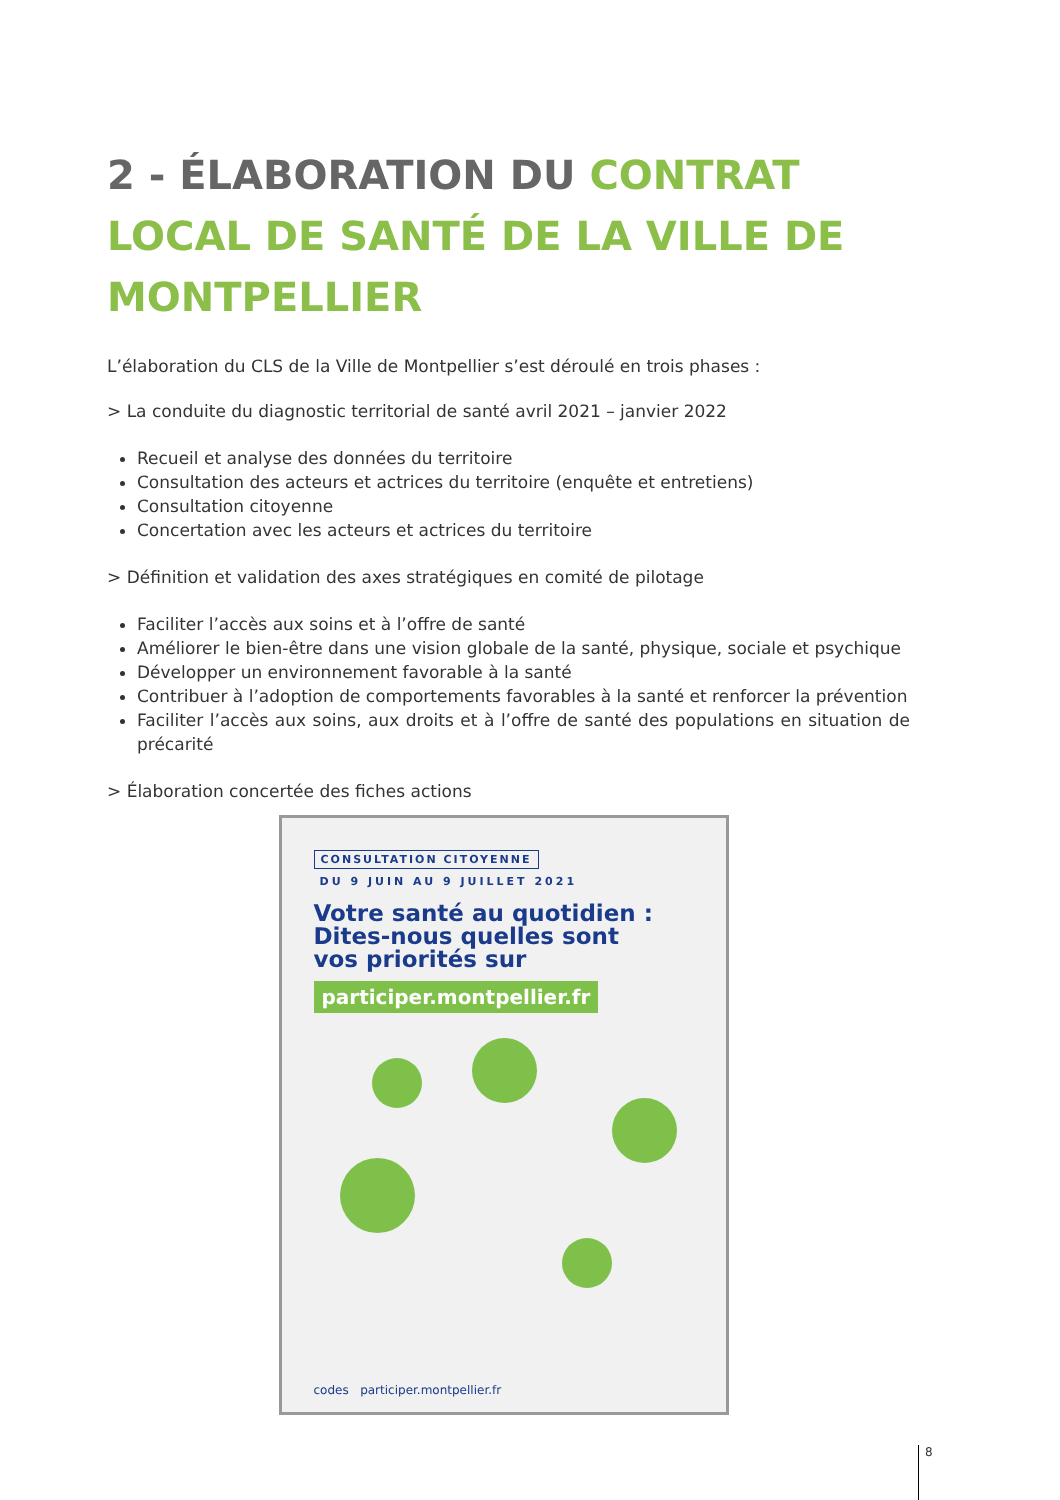2 - ÉLABORATION DU CONTRAT LOCAL DE SANTÉ DE LA VILLE DE MONTPELLIER
L’élaboration du CLS de la Ville de Montpellier s’est déroulé en trois phases :
> La conduite du diagnostic territorial de santé avril 2021 – janvier 2022
Recueil et analyse des données du territoire
Consultation des acteurs et actrices du territoire (enquête et entretiens)
Consultation citoyenne
Concertation avec les acteurs et actrices du territoire
> Définition et validation des axes stratégiques en comité de pilotage
Faciliter l’accès aux soins et à l’offre de santé
Améliorer le bien-être dans une vision globale de la santé, physique, sociale et psychique
Développer un environnement favorable à la santé
Contribuer à l’adoption de comportements favorables à la santé et renforcer la prévention
Faciliter l’accès aux soins, aux droits et à l’offre de santé des populations en situation de précarité
> Élaboration concertée des fiches actions
CONSULTATION CITOYENNE
DU 9 JUIN AU 9 JUILLET 2021
Votre santé au quotidien :
Dites-nous quelles sont
vos priorités sur
participer.montpellier.fr
codes participer.montpellier.fr
8